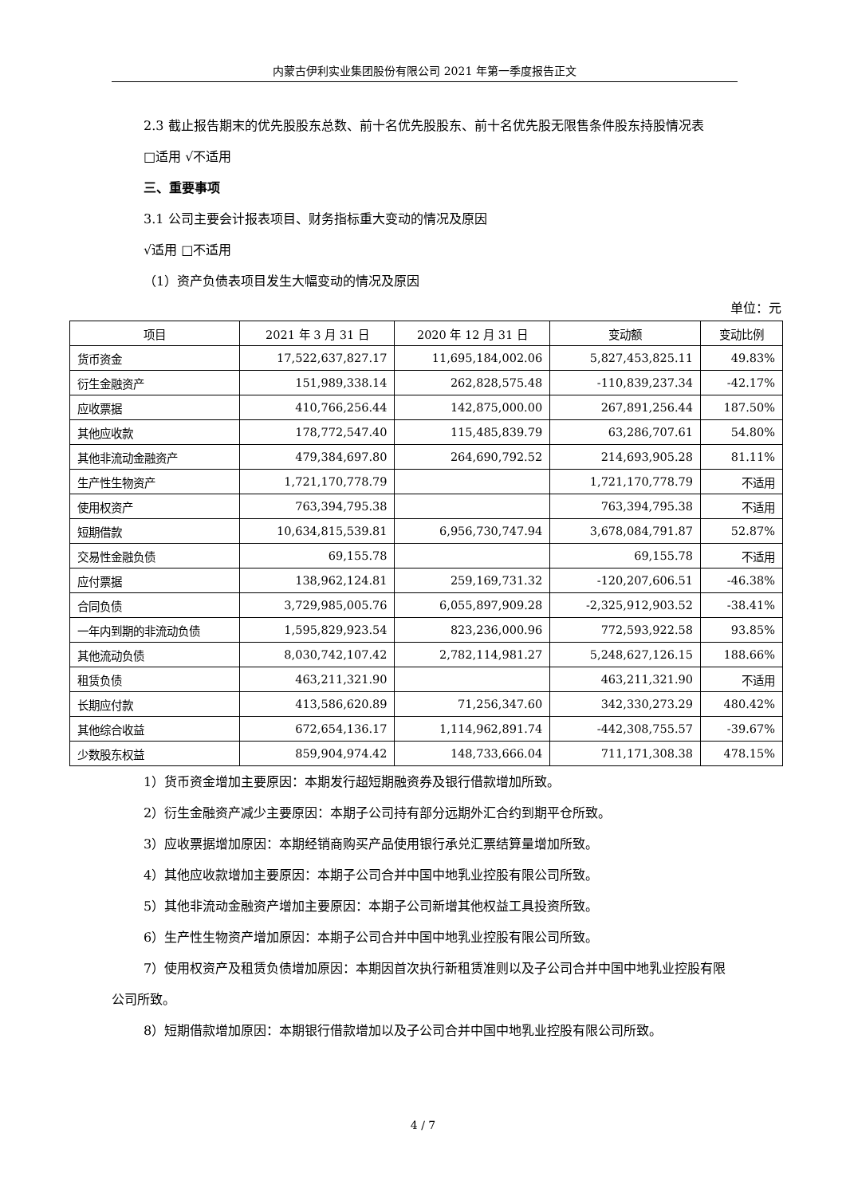内蒙古伊利实业集团股份有限公司 2021 年第一季度报告正文
2.3 截止报告期末的优先股股东总数、前十名优先股股东、前十名优先股无限售条件股东持股情况表
□适用 √不适用
三、重要事项
3.1 公司主要会计报表项目、财务指标重大变动的情况及原因
√适用 □不适用
（1）资产负债表项目发生大幅变动的情况及原因
单位：元
| 项目 | 2021 年 3 月 31 日 | 2020 年 12 月 31 日 | 变动额 | 变动比例 |
| --- | --- | --- | --- | --- |
| 货币资金 | 17,522,637,827.17 | 11,695,184,002.06 | 5,827,453,825.11 | 49.83% |
| 衍生金融资产 | 151,989,338.14 | 262,828,575.48 | -110,839,237.34 | -42.17% |
| 应收票据 | 410,766,256.44 | 142,875,000.00 | 267,891,256.44 | 187.50% |
| 其他应收款 | 178,772,547.40 | 115,485,839.79 | 63,286,707.61 | 54.80% |
| 其他非流动金融资产 | 479,384,697.80 | 264,690,792.52 | 214,693,905.28 | 81.11% |
| 生产性生物资产 | 1,721,170,778.79 | | 1,721,170,778.79 | 不适用 |
| 使用权资产 | 763,394,795.38 | | 763,394,795.38 | 不适用 |
| 短期借款 | 10,634,815,539.81 | 6,956,730,747.94 | 3,678,084,791.87 | 52.87% |
| 交易性金融负债 | 69,155.78 | | 69,155.78 | 不适用 |
| 应付票据 | 138,962,124.81 | 259,169,731.32 | -120,207,606.51 | -46.38% |
| 合同负债 | 3,729,985,005.76 | 6,055,897,909.28 | -2,325,912,903.52 | -38.41% |
| 一年内到期的非流动负债 | 1,595,829,923.54 | 823,236,000.96 | 772,593,922.58 | 93.85% |
| 其他流动负债 | 8,030,742,107.42 | 2,782,114,981.27 | 5,248,627,126.15 | 188.66% |
| 租赁负债 | 463,211,321.90 | | 463,211,321.90 | 不适用 |
| 长期应付款 | 413,586,620.89 | 71,256,347.60 | 342,330,273.29 | 480.42% |
| 其他综合收益 | 672,654,136.17 | 1,114,962,891.74 | -442,308,755.57 | -39.67% |
| 少数股东权益 | 859,904,974.42 | 148,733,666.04 | 711,171,308.38 | 478.15% |
1）货币资金增加主要原因：本期发行超短期融资券及银行借款增加所致。
2）衍生金融资产减少主要原因：本期子公司持有部分远期外汇合约到期平仓所致。
3）应收票据增加原因：本期经销商购买产品使用银行承兑汇票结算量增加所致。
4）其他应收款增加主要原因：本期子公司合并中国中地乳业控股有限公司所致。
5）其他非流动金融资产增加主要原因：本期子公司新增其他权益工具投资所致。
6）生产性生物资产增加原因：本期子公司合并中国中地乳业控股有限公司所致。
7）使用权资产及租赁负债增加原因：本期因首次执行新租赁准则以及子公司合并中国中地乳业控股有限公司所致。
8）短期借款增加原因：本期银行借款增加以及子公司合并中国中地乳业控股有限公司所致。
4 / 7